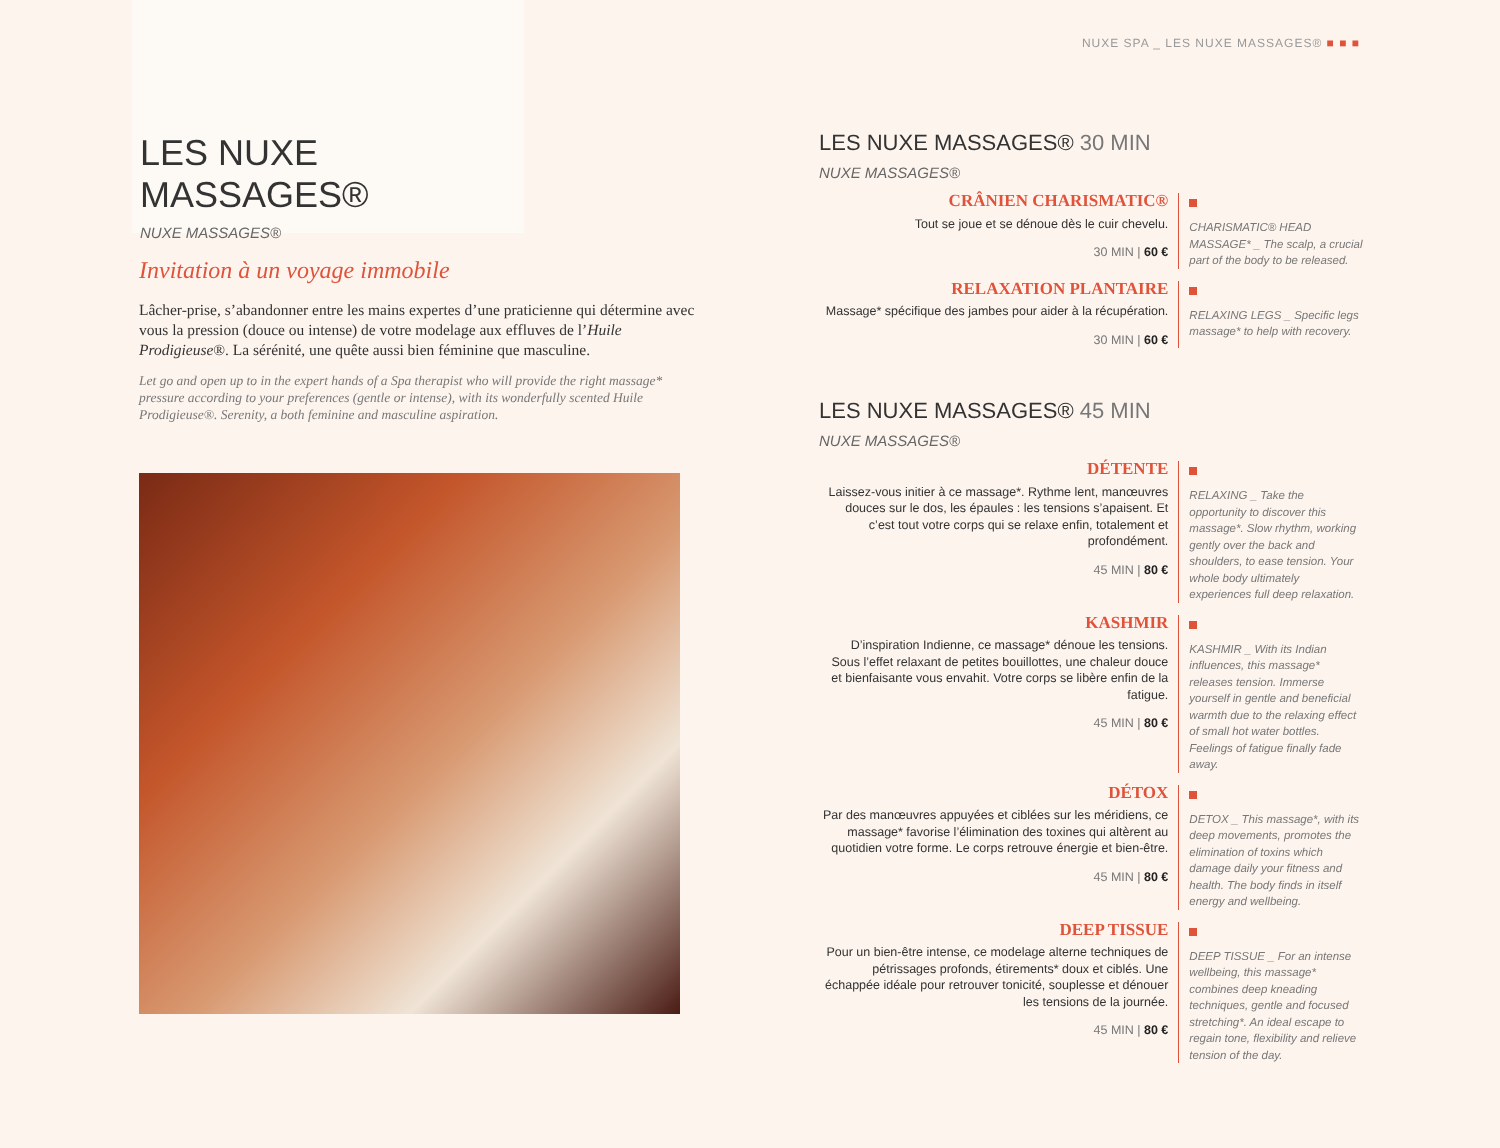NUXE SPA _ LES NUXE MASSAGES® ■ ■ ■
LES NUXE MASSAGES®
NUXE MASSAGES®
Invitation à un voyage immobile
Lâcher-prise, s’abandonner entre les mains expertes d’une praticienne qui détermine avec vous la pression (douce ou intense) de votre modelage aux effluves de l’Huile Prodigieuse®. La sérénité, une quête aussi bien féminine que masculine.
Let go and open up to in the expert hands of a Spa therapist who will provide the right massage* pressure according to your preferences (gentle or intense), with its wonderfully scented Huile Prodigieuse®. Serenity, a both feminine and masculine aspiration.
LES NUXE MASSAGES® 30 MIN
NUXE MASSAGES®
CRÂNIEN CHARISMATIC®
Tout se joue et se dénoue dès le cuir chevelu.
30 MIN | 60 €
CHARISMATIC® HEAD MASSAGE* _ The scalp, a crucial part of the body to be released.
RELAXATION PLANTAIRE
Massage* spécifique des jambes pour aider à la récupération.
30 MIN | 60 €
RELAXING LEGS _ Specific legs massage* to help with recovery.
LES NUXE MASSAGES® 45 MIN
NUXE MASSAGES®
DÉTENTE
Laissez-vous initier à ce massage*. Rythme lent, manœuvres douces sur le dos, les épaules : les tensions s’apaisent. Et c’est tout votre corps qui se relaxe enfin, totalement et profondément.
45 MIN | 80 €
RELAXING _ Take the opportunity to discover this massage*. Slow rhythm, working gently over the back and shoulders, to ease tension. Your whole body ultimately experiences full deep relaxation.
KASHMIR
D’inspiration Indienne, ce massage* dénoue les tensions. Sous l’effet relaxant de petites bouillottes, une chaleur douce et bienfaisante vous envahit. Votre corps se libère enfin de la fatigue.
45 MIN | 80 €
KASHMIR _ With its Indian influences, this massage* releases tension. Immerse yourself in gentle and beneficial warmth due to the relaxing effect of small hot water bottles. Feelings of fatigue finally fade away.
DÉTOX
Par des manœuvres appuyées et ciblées sur les méridiens, ce massage* favorise l’élimination des toxines qui altèrent au quotidien votre forme. Le corps retrouve énergie et bien-être.
45 MIN | 80 €
DETOX _ This massage*, with its deep movements, promotes the elimination of toxins which damage daily your fitness and health. The body finds in itself energy and wellbeing.
DEEP TISSUE
Pour un bien-être intense, ce modelage alterne techniques de pétrissages profonds, étirements* doux et ciblés. Une échappée idéale pour retrouver tonicité, souplesse et dénouer les tensions de la journée.
45 MIN | 80 €
DEEP TISSUE _ For an intense wellbeing, this massage* combines deep kneading techniques, gentle and focused stretching*. An ideal escape to regain tone, flexibility and relieve tension of the day.